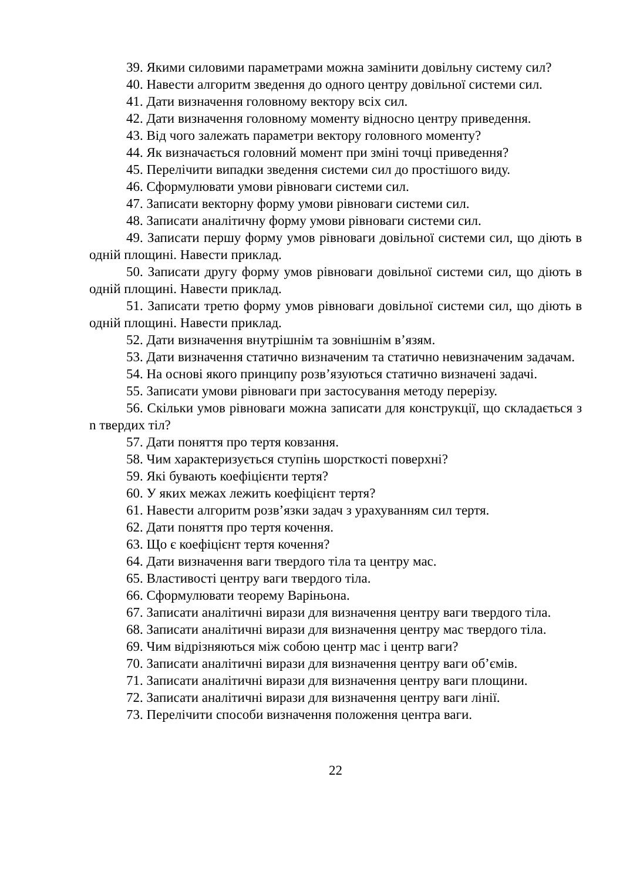39. Якими силовими параметрами можна замінити довільну систему сил?
40. Навести алгоритм зведення до одного центру довільної системи сил.
41. Дати визначення головному вектору всіх сил.
42. Дати визначення головному моменту відносно центру приведення.
43. Від чого залежать параметри вектору головного моменту?
44. Як визначається головний момент при зміні точці приведення?
45. Перелічити випадки зведення системи сил до простішого виду.
46. Сформулювати умови рівноваги системи сил.
47. Записати векторну форму умови рівноваги системи сил.
48. Записати аналітичну форму умови рівноваги системи сил.
49. Записати першу форму умов рівноваги довільної системи сил, що діють в одній площині. Навести приклад.
50. Записати другу форму умов рівноваги довільної системи сил, що діють в одній площині. Навести приклад.
51. Записати третю форму умов рівноваги довільної системи сил, що діють в одній площині. Навести приклад.
52. Дати визначення внутрішнім та зовнішнім в’язям.
53. Дати визначення статично визначеним та статично невизначеним задачам.
54. На основі якого принципу розв’язуються статично визначені задачі.
55. Записати умови рівноваги при застосування методу перерізу.
56. Скільки умов рівноваги можна записати для конструкції, що складається з n твердих тіл?
57. Дати поняття про тертя ковзання.
58. Чим характеризується ступінь шорсткості поверхні?
59. Які бувають коефіцієнти тертя?
60. У яких межах лежить коефіцієнт тертя?
61. Навести алгоритм розв’язки задач з урахуванням сил тертя.
62. Дати поняття про тертя кочення.
63. Що є коефіцієнт тертя кочення?
64. Дати визначення ваги твердого тіла та центру мас.
65. Властивості центру ваги твердого тіла.
66. Сформулювати теорему Варіньона.
67. Записати аналітичні вирази для визначення центру ваги твердого тіла.
68. Записати аналітичні вирази для визначення центру мас твердого тіла.
69. Чим відрізняються між собою центр мас і центр ваги?
70. Записати аналітичні вирази для визначення центру ваги об’ємів.
71. Записати аналітичні вирази для визначення центру ваги площини.
72. Записати аналітичні вирази для визначення центру ваги лінії.
73. Перелічити способи визначення положення центра ваги.
22